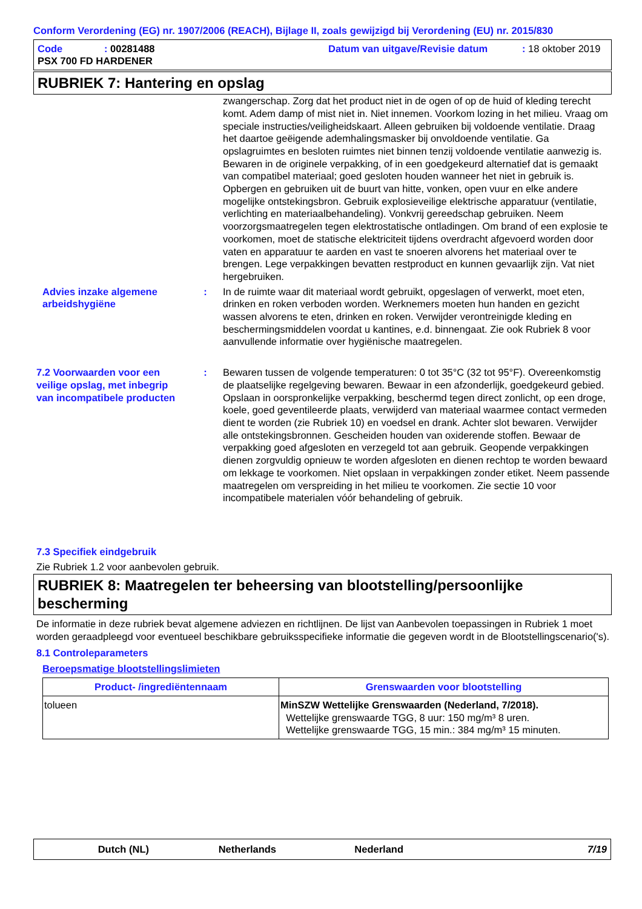Conform Verordening (EG) nr. 1907/2006 (REACH), Bijlage II, zoals gewijzigd bij Verordening (EU) nr. 2015/830
Code: 00281488 Datum van uitgave/Revisie datum: 18 oktober 2019
PSX 700 FD HARDENER
RUBRIEK 7: Hantering en opslag
zwangerschap. Zorg dat het product niet in de ogen of op de huid of kleding terecht komt. Adem damp of mist niet in. Niet innemen. Voorkom lozing in het milieu. Vraag om speciale instructies/veiligheidskaart. Alleen gebruiken bij voldoende ventilatie. Draag het daartoe geëigende ademhalingsmasker bij onvoldoende ventilatie. Ga opslagruimtes en besloten ruimtes niet binnen tenzij voldoende ventilatie aanwezig is. Bewaren in de originele verpakking, of in een goedgekeurd alternatief dat is gemaakt van compatibel materiaal; goed gesloten houden wanneer het niet in gebruik is. Opbergen en gebruiken uit de buurt van hitte, vonken, open vuur en elke andere mogelijke ontstekingsbron. Gebruik explosieveilige elektrische apparatuur (ventilatie, verlichting en materiaalbehandeling). Vonkvrij gereedschap gebruiken. Neem voorzorgsmaatregelen tegen elektrostatische ontladingen. Om brand of een explosie te voorkomen, moet de statische elektriciteit tijdens overdracht afgevoerd worden door vaten en apparatuur te aarden en vast te snoeren alvorens het materiaal over te brengen. Lege verpakkingen bevatten restproduct en kunnen gevaarlijk zijn. Vat niet hergebruiken.
Advies inzake algemene arbeidshygiëne
: In de ruimte waar dit materiaal wordt gebruikt, opgeslagen of verwerkt, moet eten, drinken en roken verboden worden. Werknemers moeten hun handen en gezicht wassen alvorens te eten, drinken en roken. Verwijder verontreinigde kleding en beschermingsmiddelen voordat u kantines, e.d. binnengaat. Zie ook Rubriek 8 voor aanvullende informatie over hygiënische maatregelen.
7.2 Voorwaarden voor een veilige opslag, met inbegrip van incompatibele producten
: Bewaren tussen de volgende temperaturen: 0 tot 35°C (32 tot 95°F). Overeenkomstig de plaatselijke regelgeving bewaren. Bewaar in een afzonderlijk, goedgekeurd gebied. Opslaan in oorspronkelijke verpakking, beschermd tegen direct zonlicht, op een droge, koele, goed geventileerde plaats, verwijderd van materiaal waarmee contact vermeden dient te worden (zie Rubriek 10) en voedsel en drank. Achter slot bewaren. Verwijder alle ontstekingsbronnen. Gescheiden houden van oxiderende stoffen. Bewaar de verpakking goed afgesloten en verzegeld tot aan gebruik. Geopende verpakkingen dienen zorgvuldig opnieuw te worden afgesloten en dienen rechtop te worden bewaard om lekkage te voorkomen. Niet opslaan in verpakkingen zonder etiket. Neem passende maatregelen om verspreiding in het milieu te voorkomen. Zie sectie 10 voor incompatibele materialen vóór behandeling of gebruik.
7.3 Specifiek eindgebruik
Zie Rubriek 1.2 voor aanbevolen gebruik.
RUBRIEK 8: Maatregelen ter beheersing van blootstelling/persoonlijke bescherming
De informatie in deze rubriek bevat algemene adviezen en richtlijnen. De lijst van Aanbevolen toepassingen in Rubriek 1 moet worden geraadpleegd voor eventueel beschikbare gebruiksspecifieke informatie die gegeven wordt in de Blootstellingscenario('s).
8.1 Controleparameters
Beroepsmatige blootstellingslimieten
| Product- /ingrediëntennaam | Grenswaarden voor blootstelling |
| --- | --- |
| tolueen | MinSZW Wettelijke Grenswaarden (Nederland, 7/2018). Wettelijke grenswaarde TGG, 8 uur: 150 mg/m³ 8 uren. Wettelijke grenswaarde TGG, 15 min.: 384 mg/m³ 15 minuten. |
Dutch (NL) Netherlands Nederland 7/19